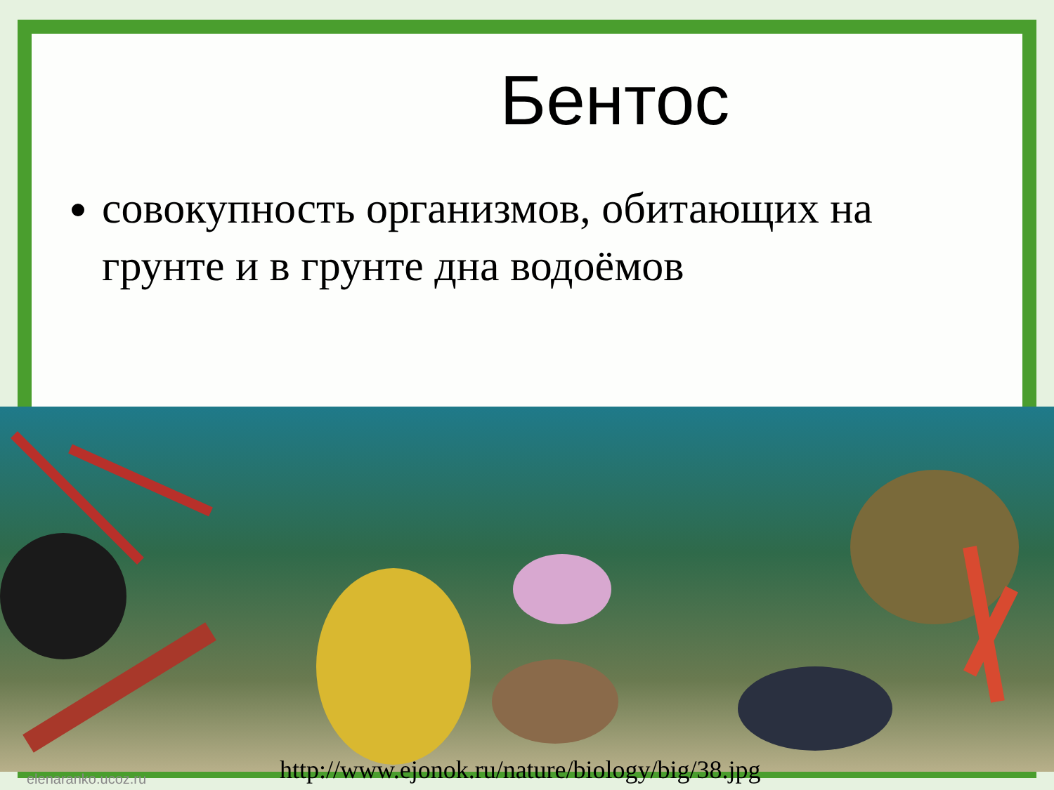Бентос
совокупность организмов, обитающих на грунте и в грунте дна водоёмов
http://www.ejonok.ru/nature/biology/big/38.jpg
elenaranko.ucoz.ru